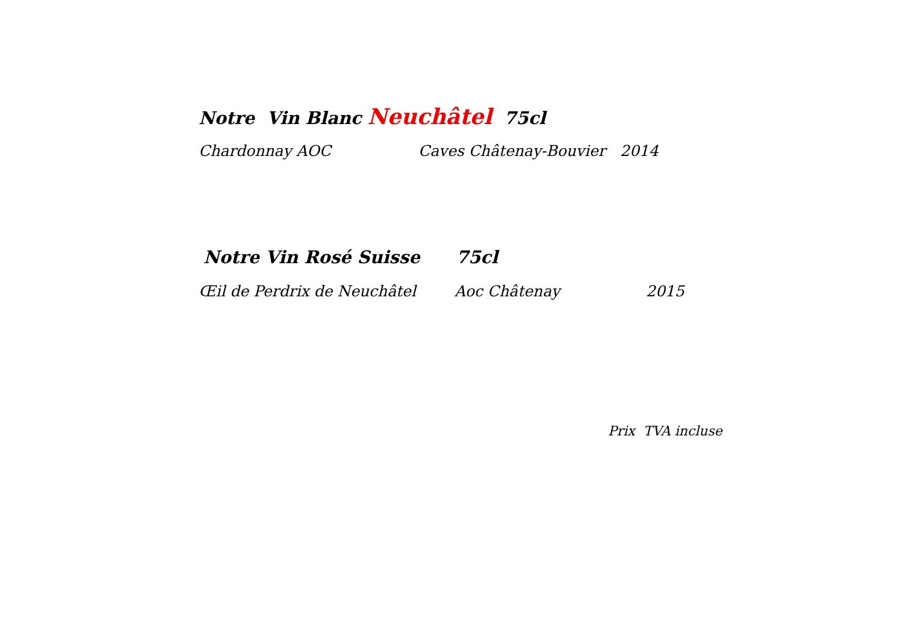Notre Vin Blanc Neuchâtel 75cl
Chardonnay AOC Caves Châtenay-Bouvier 2014
Notre Vin Rosé Suisse 75cl
Œil de Perdrix de Neuchâtel Aoc Châtenay 2015
Prix TVA incluse